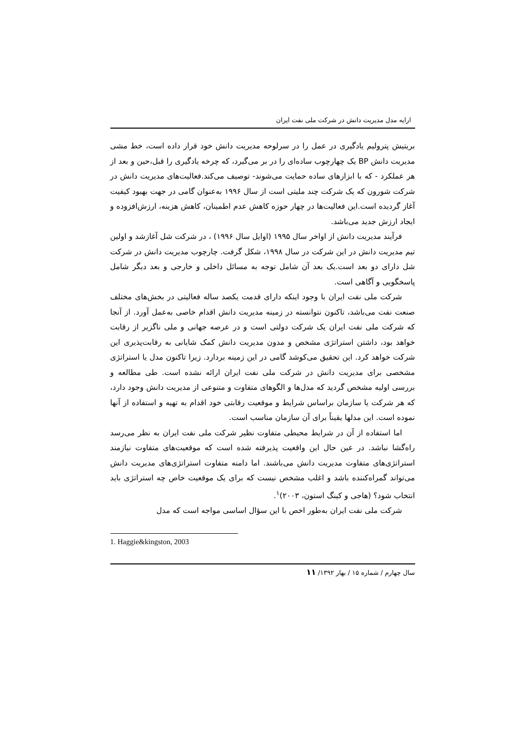ارایه مدل مدیریت دانش در شرکت ملی نفت ایران
بریتیش پترولیم یادگیری در عمل را در سرلوحه مدیریت دانش خود قرار داده است، خط مشی مدیریت دانش BP یک چهارچوب ساده‌ای را در بر می‌گیرد، که چرخه یادگیری را قبل،حین و بعد از هر عملکرد - که با ابزارهای ساده حمایت می‌شوند- توصیف می‌کند.فعالیت‌های مدیریت دانش در شرکت شورون که یک شرکت چند ملیتی است از سال ۱۹۹۶ به‌عنوان گامی در جهت بهبود کیفیت آغاز گردیده است.این فعالیت‌ها در چهار حوزه کاهش عدم اطمینان، کاهش هزینه، ارزش‌افزوده و ایجاد ارزش جدید می‌باشد.
فرآیند مدیریت دانش از اواخر سال ۱۹۹۵ (اوایل سال ۱۹۹۶) ، در شرکت شل آغازشد و اولین تیم مدیریت دانش در این شرکت در سال ۱۹۹۸، شکل گرفت. چارچوب مدیریت دانش در شرکت شل دارای دو بعد است.یک بعد آن شامل توجه به مسائل داخلی و خارجی و بعد دیگر شامل پاسخگویی و آگاهی است.
شرکت ملی نفت ایران با وجود اینکه دارای قدمت یکصد ساله فعالیتی در بخش‌های مختلف صنعت نفت می‌باشد، تاکنون نتوانسته در زمینه مدیریت دانش اقدام خاصی به‌عمل آورد. از آنجا که شرکت ملی نفت ایران یک شرکت دولتی است و در عرصه جهانی و ملی ناگزیر از رقابت خواهد بود، داشتن استراتژی مشخص و مدون مدیریت دانش کمک شایانی به رقابت‌پذیری این شرکت خواهد کرد. این تحقیق می‌کوشد گامی در این زمینه بردارد. زیرا تاکنون مدل یا استراتژی مشخصی برای مدیریت دانش در شرکت ملی نفت ایران ارائه نشده است. طی مطالعه و بررسی اولیه مشخص گردید که مدل‌ها و الگوهای متفاوت و متنوعی از مدیریت دانش وجود دارد، که هر شرکت یا سازمان براساس شرایط و موقعیت رقابتی خود اقدام به تهیه و استفاده از آنها نموده است. این مدلها یقیناً برای آن سازمان مناسب است.
اما استفاده از آن در شرایط محیطی متفاوت نظیر شرکت ملی نفت ایران به نظر می‌رسد راه‌گشا نباشد. در عین حال این واقعیت پذیرفته شده است که موقعیت‌های متفاوت نیازمند استراتژی‌های متفاوت مدیریت دانش می‌باشند. اما دامنه متفاوت استراتژی‌های مدیریت دانش می‌تواند گمراه‌کننده باشد و اغلب مشخص نیست که برای یک موقعیت خاص چه استراتژی باید انتخاب شود؟ (هاجی و کینگ استون، ۲۰۰۳)<sup>۱</sup>.
شرکت ملی نفت ایران به‌طور اخص با این سؤال اساسی مواجه است که مدل
1. Haggie&kingston, 2003
سال چهارم / شماره ۱۵ / بهار ۱۳۹۲/ ۱۱